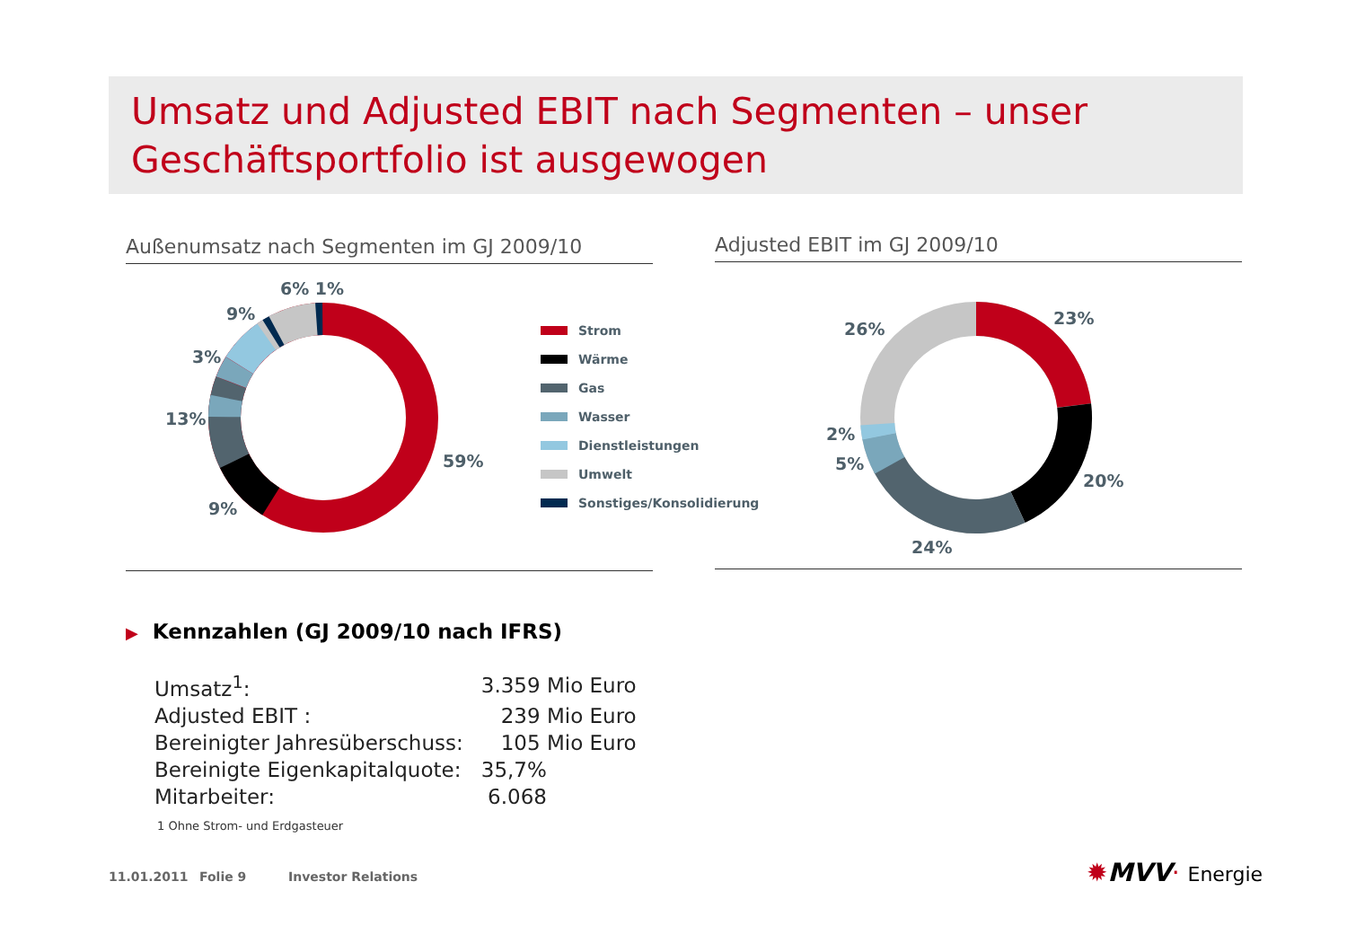Umsatz und Adjusted EBIT nach Segmenten – unser Geschäftsportfolio ist ausgewogen
Außenumsatz nach Segmenten im GJ 2009/10 Adjusted EBIT im GJ 2009/10
6% 1%
9%
3%
13%
9%
59%
Strom
Wärme
Gas
Wasser
Dienstleistungen
Umwelt
Sonstiges/Konsolidierung
26%
23%
2%
5%
20%
24%
▶ Kennzahlen (GJ 2009/10 nach IFRS)
| Umsatz<sup>1</sup>: | 3.359 Mio Euro |
| Adjusted EBIT : | 239 Mio Euro |
| Bereinigter Jahresüberschuss: | 105 Mio Euro |
| Bereinigte Eigenkapitalquote: | 35,7% |
| Mitarbeiter: | 6.068 |
1 Ohne Strom- und Erdgasteuer
11.01.2011 Folie 9 Investor Relations ✹MVV· Energie